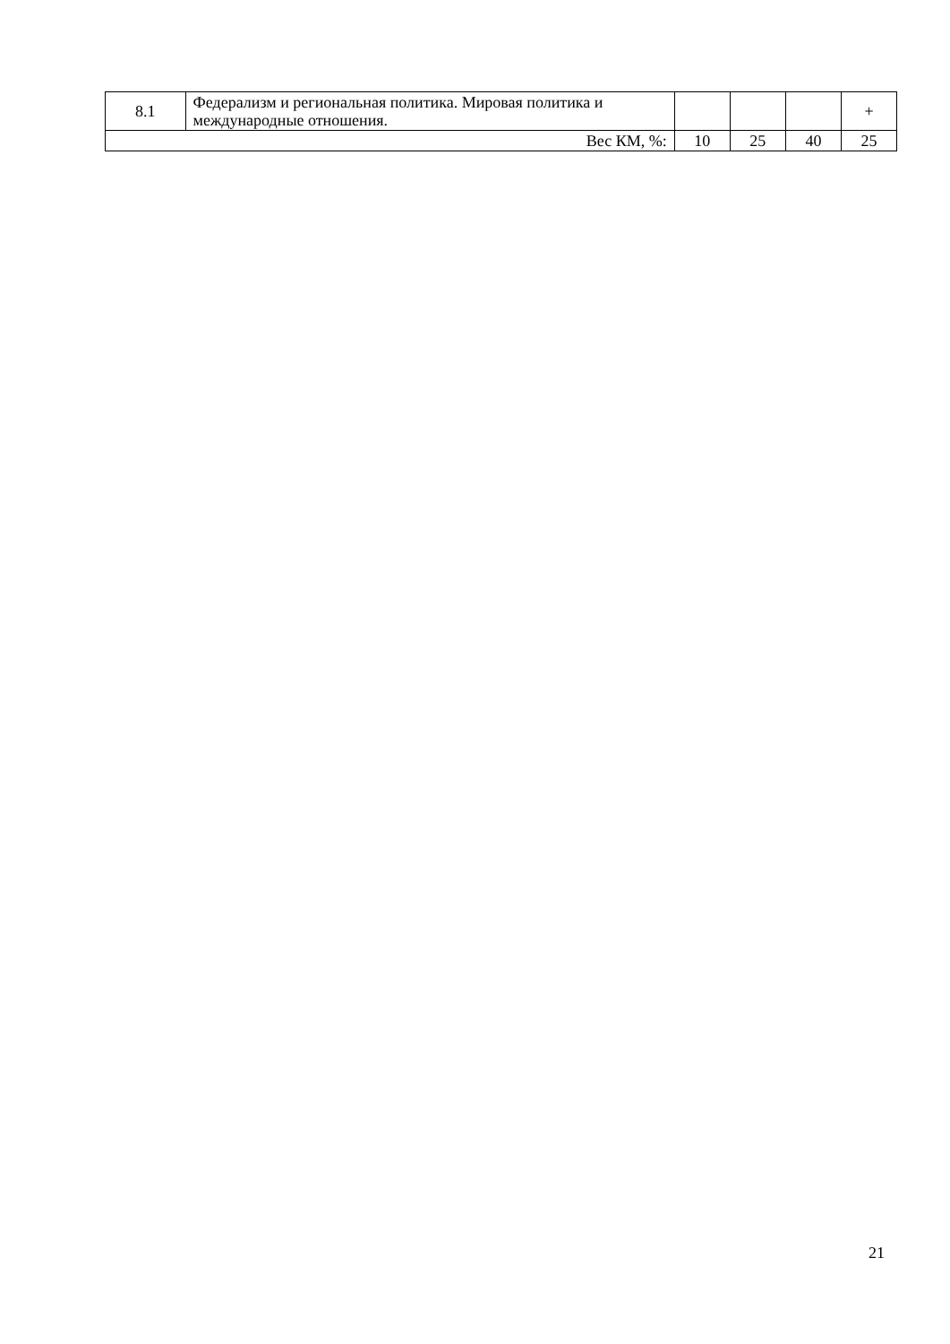| 8.1 | Федерализм и региональная политика. Мировая политика и международные отношения. | | | | + |
| Вес КМ, %: | | 10 | 25 | 40 | 25 |
21